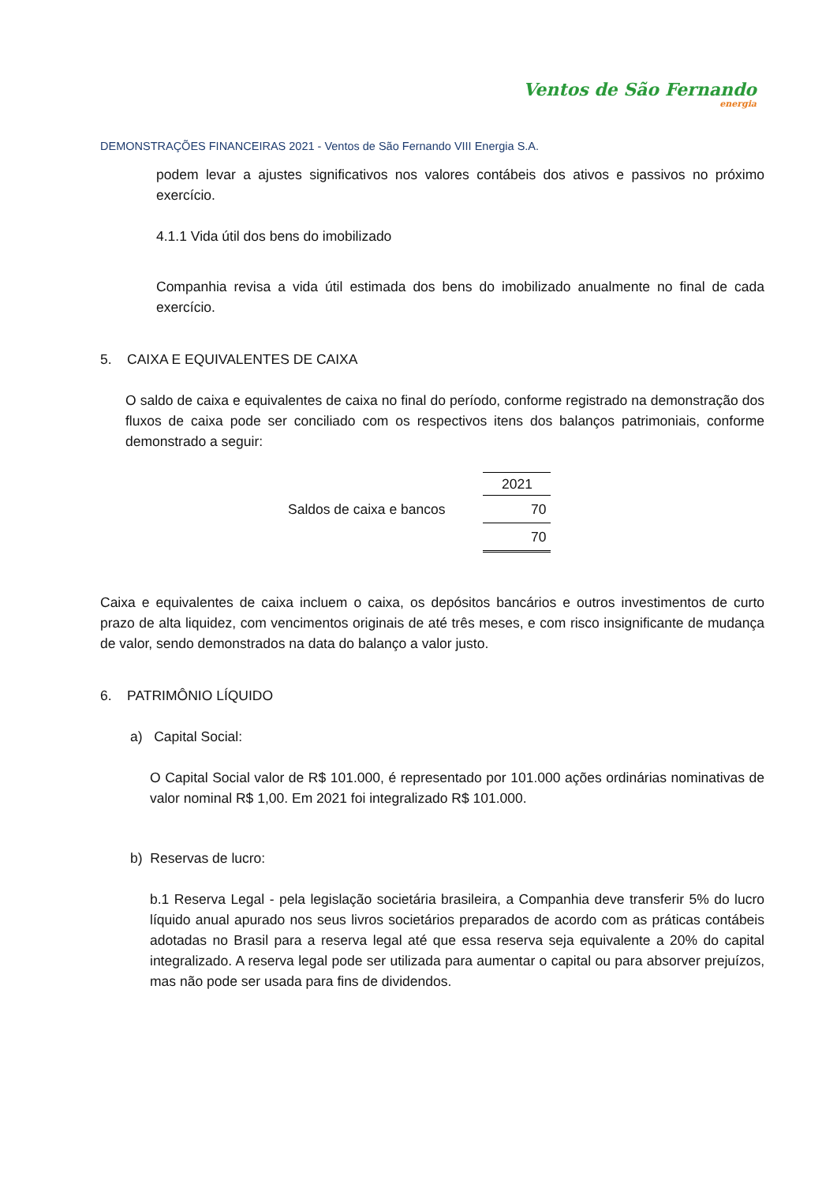Ventos de São Fernando
energia
DEMONSTRAÇÕES FINANCEIRAS 2021 - Ventos de São Fernando VIII Energia S.A.
podem levar a ajustes significativos nos valores contábeis dos ativos e passivos no próximo exercício.
4.1.1 Vida útil dos bens do imobilizado
Companhia revisa a vida útil estimada dos bens do imobilizado anualmente no final de cada exercício.
5. CAIXA E EQUIVALENTES DE CAIXA
O saldo de caixa e equivalentes de caixa no final do período, conforme registrado na demonstração dos fluxos de caixa pode ser conciliado com os respectivos itens dos balanços patrimoniais, conforme demonstrado a seguir:
| | | 2021 |
| --- | --- | --- |
| Saldos de caixa e bancos | | 70 |
| | | 70 |
Caixa e equivalentes de caixa incluem o caixa, os depósitos bancários e outros investimentos de curto prazo de alta liquidez, com vencimentos originais de até três meses, e com risco insignificante de mudança de valor, sendo demonstrados na data do balanço a valor justo.
6. PATRIMÔNIO LÍQUIDO
a) Capital Social:
O Capital Social valor de R$ 101.000, é representado por 101.000 ações ordinárias nominativas de valor nominal R$ 1,00. Em 2021 foi integralizado R$ 101.000.
b) Reservas de lucro:
b.1 Reserva Legal - pela legislação societária brasileira, a Companhia deve transferir 5% do lucro líquido anual apurado nos seus livros societários preparados de acordo com as práticas contábeis adotadas no Brasil para a reserva legal até que essa reserva seja equivalente a 20% do capital integralizado. A reserva legal pode ser utilizada para aumentar o capital ou para absorver prejuízos, mas não pode ser usada para fins de dividendos.